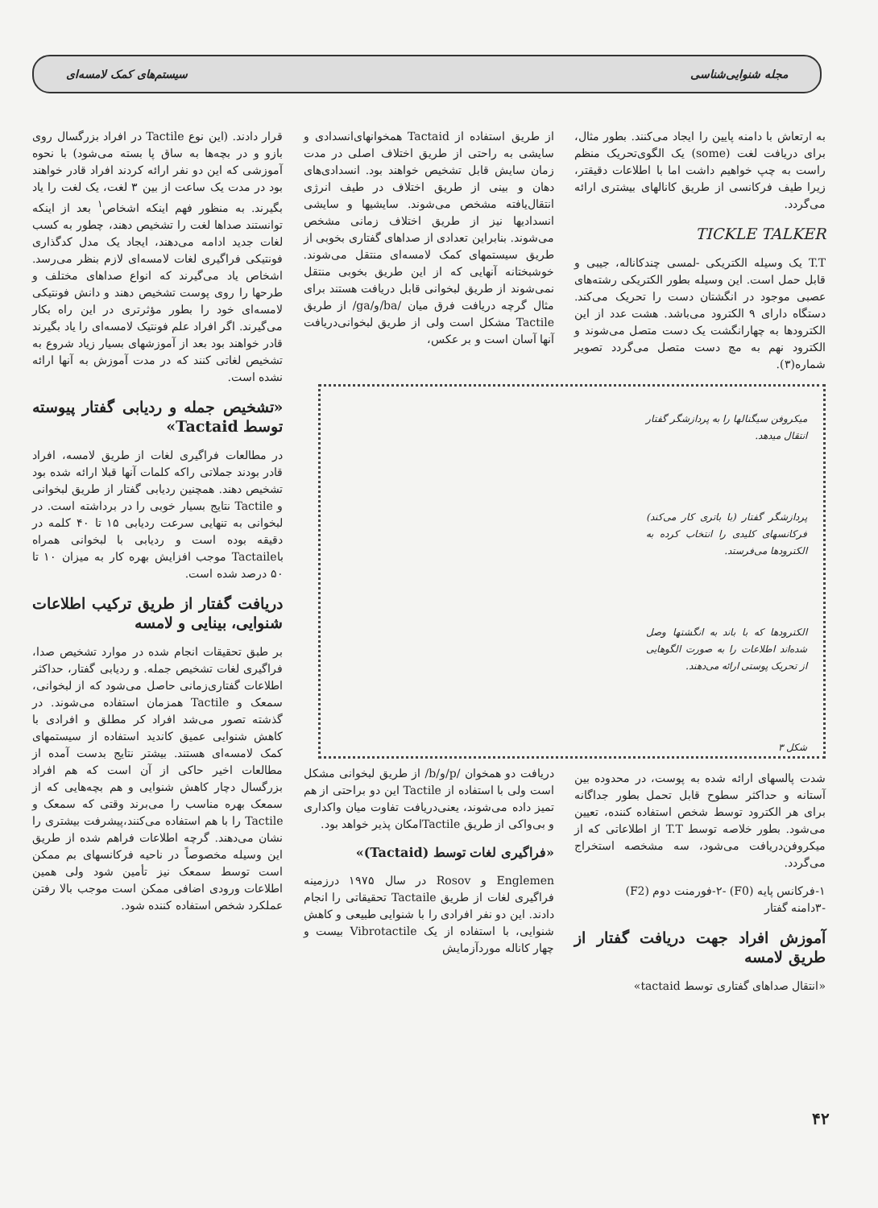مجله شنوایی‌شناسی سیستم‌های کمک لامسه‌ای
به ارتعاش با دامنه پایین را ایجاد می‌کنند. بطور مثال، برای دریافت لغت (some) یک الگوی‌تحریک منظم راست به چپ خواهیم داشت اما با اطلاعات دقیقتر، زیرا طیف فرکانسی از طریق کانالهای بیشتری ارائه می‌گردد.
TICKLE TALKER
T.T یک وسیله الکتریکی -لمسی چندکاناله، جیبی و قابل حمل است. این وسیله بطور الکتریکی رشته‌های عصبی موجود در انگشتان دست را تحریک می‌کند. دستگاه دارای ۹ الکترود می‌باشد. هشت عدد از این الکترودها به چهارانگشت یک دست متصل می‌شوند و الکترود نهم به مچ دست متصل می‌گردد تصویر شماره(۳).
میکروفن سیگنالها را به پردازشگر گفتار انتقال میدهد.
پردازشگر گفتار (با باتری کار می‌کند) فرکانسهای کلیدی را انتخاب کرده به الکترودها می‌فرستد.
الکترودها که با باند به انگشتها وصل شده‌اند اطلاعات را به صورت الگوهایی از تحریک پوستی ارائه می‌دهند.
شکل ۳
شدت پالسهای ارائه شده به پوست، در محدوده بین آستانه و حداکثر سطوح قابل تحمل بطور جداگانه برای هر الکترود توسط شخص استفاده کننده، تعیین می‌شود. بطور خلاصه توسط T.T از اطلاعاتی که از میکروفن‌دریافت می‌شود، سه مشخصه استخراج می‌گردد.
۱-فرکانس پایه (F0) -۲-فورمنت دوم (F2)
-۳دامنه گفتار
آموزش افراد جهت دریافت گفتار از طریق لامسه
«انتقال صداهای گفتاری توسط tactaid»
از طریق استفاده از Tactaid همخوانهای‌انسدادی و سایشی به راحتی از طریق اختلاف اصلی در مدت زمان سایش قابل تشخیص خواهند بود. انسدادی‌های دهان و بینی از طریق اختلاف در طیف انرژی انتقال‌یافته مشخص می‌شوند. سایشیها و سایشی انسدادیها نیز از طریق اختلاف زمانی مشخص می‌شوند. بنابراین تعدادی از صداهای گفتاری بخوبی از طریق سیستمهای کمک لامسه‌ای منتقل می‌شوند. خوشبختانه آنهایی که از این طریق بخوبی منتقل نمی‌شوند از طریق لبخوانی قابل دریافت هستند برای مثال گرچه دریافت فرق میان /ba/و/ga/ از طریق Tactile مشکل است ولی از طریق لبخوانی‌دریافت آنها آسان است و بر عکس،
دریافت دو همخوان /p/و/b/ از طریق لبخوانی مشکل است ولی با استفاده از Tactile این دو براحتی از هم تمیز داده می‌شوند، یعنی‌دریافت تفاوت میان واکداری و بی‌واکی از طریق Tactileامکان پذیر خواهد بود.
«فراگیری لغات توسط (Tactaid)»
Englemen و Rosov در سال ۱۹۷۵ درزمینه فراگیری لغات از طریق Tactaile تحقیقاتی را انجام دادند. این دو نفر افرادی را با شنوایی طبیعی و کاهش شنوایی، با استفاده از یک Vibrotactile بیست و چهار کاناله موردآزمایش
قرار دادند. (این نوع Tactile در افراد بزرگسال روی بازو و در بچه‌ها به ساق پا بسته می‌شود) با نحوه آموزشی که این دو نفر ارائه کردند افراد قادر خواهند بود در مدت یک ساعت از بین ۳ لغت، یک لغت را یاد بگیرند. به منظور فهم اینکه اشخاص<sup>۱</sup> بعد از اینکه توانستند صداها لغت را تشخیص دهند، چطور به کسب لغات جدید ادامه می‌دهند، ایجاد یک مدل کدگذاری فونتیکی فراگیری لغات لامسه‌ای لازم بنظر می‌رسد. اشخاص یاد می‌گیرند که انواع صداهای مختلف و طرحها را روی پوست تشخیص دهند و دانش فونتیکی لامسه‌ای خود را بطور مؤثرتری در این راه بکار می‌گیرند. اگر افراد علم فونتیک لامسه‌ای را یاد بگیرند قادر خواهند بود بعد از آموزشهای بسیار زیاد شروع به تشخیص لغاتی کنند که در مدت آموزش به آنها ارائه نشده است.
«تشخیص جمله و ردیابی گفتار پیوسته توسط Tactaid»
در مطالعات فراگیری لغات از طریق لامسه، افراد قادر بودند جملاتی راکه کلمات آنها قبلا ارائه شده بود تشخیص دهند. همچنین ردیابی گفتار از طریق لبخوانی و Tactile نتایج بسیار خوبی را در برداشته است. در لبخوانی به تنهایی سرعت ردیابی ۱۵ تا ۴۰ کلمه در دقیقه بوده است و ردیابی با لبخوانی همراه باTactaile موجب افزایش بهره کار به میزان ۱۰ تا ۵۰ درصد شده است.
دریافت گفتار از طریق ترکیب اطلاعات شنوایی، بینایی و لامسه
بر طبق تحقیقات انجام شده در موارد تشخیص صدا، فراگیری لغات تشخیص جمله. و ردیابی گفتار، حداکثر اطلاعات گفتاری‌زمانی حاصل می‌شود که از لبخوانی، سمعک و Tactile همزمان استفاده می‌شوند. در گذشته تصور می‌شد افراد کر مطلق و افرادی با کاهش شنوایی عمیق کاندید استفاده از سیستمهای کمک لامسه‌ای هستند. بیشتر نتایج بدست آمده از مطالعات اخیر حاکی از آن است که هم افراد بزرگسال دچار کاهش شنوایی و هم بچه‌هایی که از سمعک بهره مناسب را می‌برند وقتی که سمعک و Tactile را با هم استفاده می‌کنند،پیشرفت بیشتری را نشان می‌دهند. گرچه اطلاعات فراهم شده از طریق این وسیله مخصوصاً در ناحیه فرکانسهای بم ممکن است توسط سمعک نیز تأمین شود ولی همین اطلاعات ورودی اضافی ممکن است موجب بالا رفتن عملکرد شخص استفاده کننده شود.
۴۲